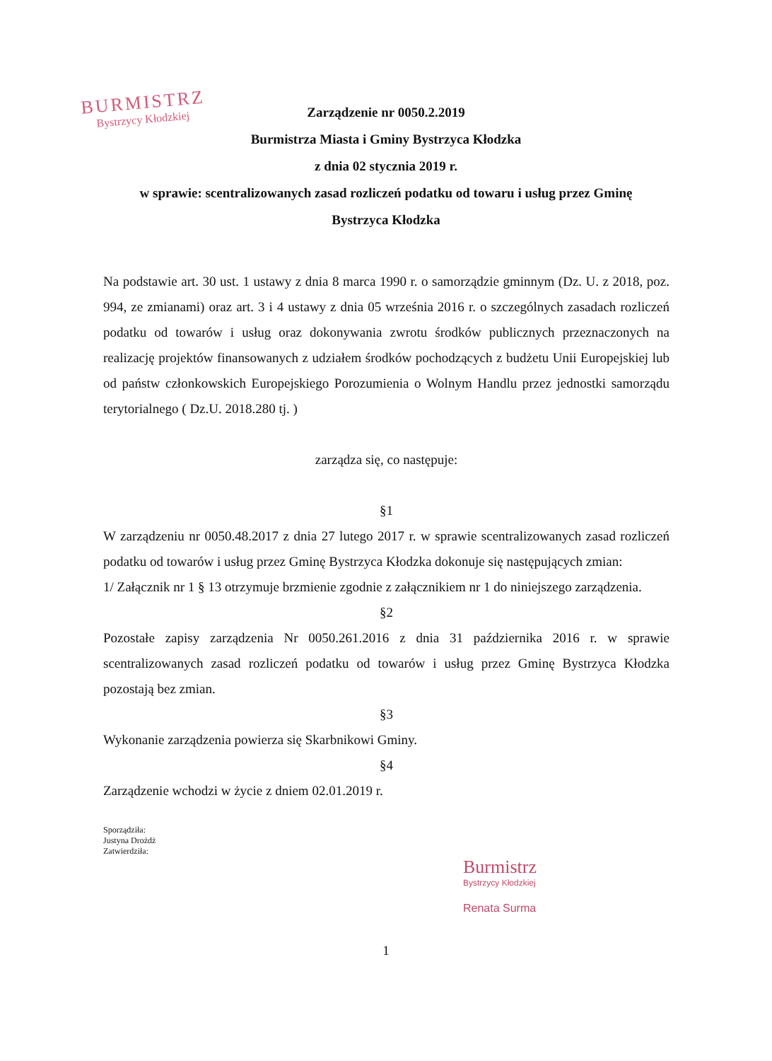BURMISTRZ
Bystrzycy Kłodzkiej
Zarządzenie nr 0050.2.2019
Burmistrza Miasta i Gminy Bystrzyca Kłodzka
z dnia 02 stycznia 2019 r.
w sprawie: scentralizowanych zasad rozliczeń podatku od towaru i usług przez Gminę
Bystrzyca Kłodzka
Na podstawie art. 30 ust. 1 ustawy z dnia 8 marca 1990 r. o samorządzie gminnym (Dz. U. z 2018, poz. 994, ze zmianami) oraz art. 3 i 4 ustawy z dnia 05 września 2016 r. o szczególnych zasadach rozliczeń podatku od towarów i usług oraz dokonywania zwrotu środków publicznych przeznaczonych na realizację projektów finansowanych z udziałem środków pochodzących z budżetu Unii Europejskiej lub od państw członkowskich Europejskiego Porozumienia o Wolnym Handlu przez jednostki samorządu terytorialnego ( Dz.U. 2018.280 tj. )
zarządza się, co następuje:
§1
W zarządzeniu nr 0050.48.2017 z dnia 27 lutego 2017 r. w sprawie scentralizowanych zasad rozliczeń podatku od towarów i usług przez Gminę Bystrzyca Kłodzka dokonuje się następujących zmian:
1/ Załącznik nr 1 § 13 otrzymuje brzmienie zgodnie z załącznikiem nr 1 do niniejszego zarządzenia.
§2
Pozostałe zapisy zarządzenia Nr 0050.261.2016 z dnia 31 października 2016 r. w sprawie scentralizowanych zasad rozliczeń podatku od towarów i usług przez Gminę Bystrzyca Kłodzka pozostają bez zmian.
§3
Wykonanie zarządzenia powierza się Skarbnikowi Gminy.
§4
Zarządzenie wchodzi w życie z dniem 02.01.2019 r.
Sporządziła:
Justyna Drożdż
Zatwierdziła:
Burmistrz
Bystrzycy Kłodzkiej
Renata Surma
1